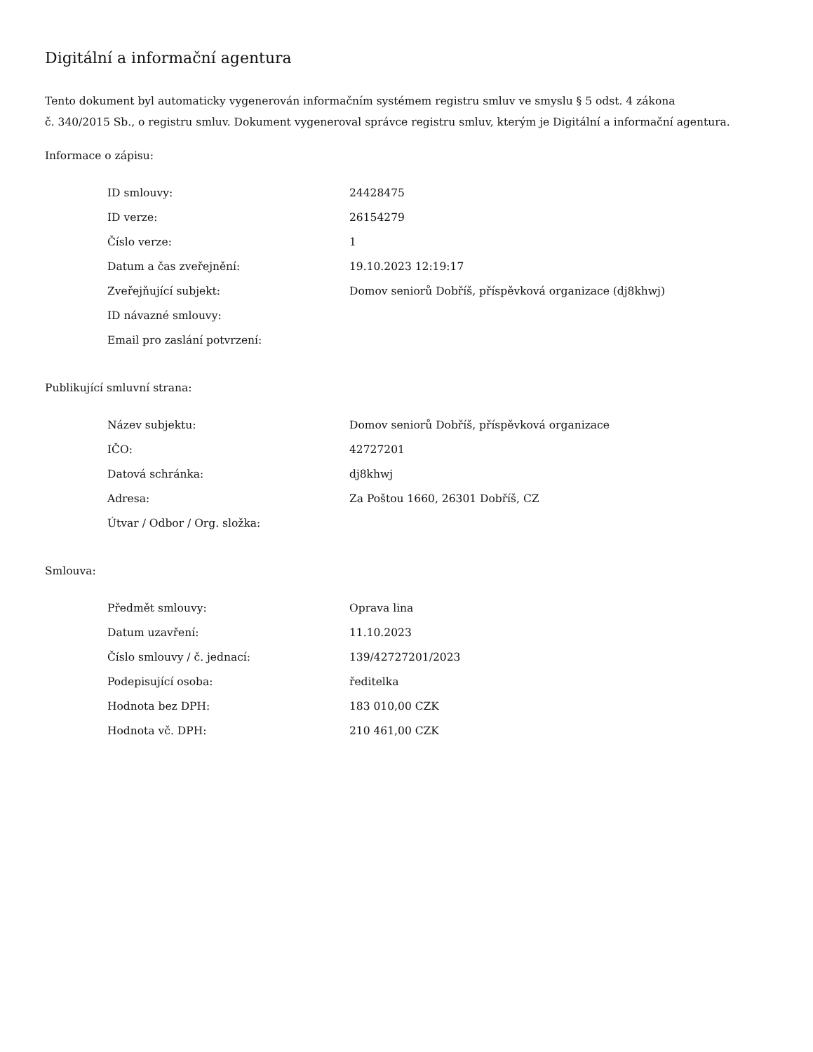Digitální a informační agentura
Tento dokument byl automaticky vygenerován informačním systémem registru smluv ve smyslu § 5 odst. 4 zákona
č. 340/2015 Sb., o registru smluv. Dokument vygeneroval správce registru smluv, kterým je Digitální a informační agentura.
Informace o zápisu:
| ID smlouvy: | 24428475 |
| ID verze: | 26154279 |
| Číslo verze: | 1 |
| Datum a čas zveřejnění: | 19.10.2023 12:19:17 |
| Zveřejňující subjekt: | Domov seniorů Dobříš, příspěvková organizace (dj8khwj) |
| ID návazné smlouvy: | |
| Email pro zaslání potvrzení: | |
Publikující smluvní strana:
| Název subjektu: | Domov seniorů Dobříš, příspěvková organizace |
| IČO: | 42727201 |
| Datová schránka: | dj8khwj |
| Adresa: | Za Poštou 1660, 26301 Dobříš, CZ |
| Útvar / Odbor / Org. složka: | |
Smlouva:
| Předmět smlouvy: | Oprava lina |
| Datum uzavření: | 11.10.2023 |
| Číslo smlouvy / č. jednací: | 139/42727201/2023 |
| Podepisující osoba: | ředitelka |
| Hodnota bez DPH: | 183 010,00 CZK |
| Hodnota vč. DPH: | 210 461,00 CZK |